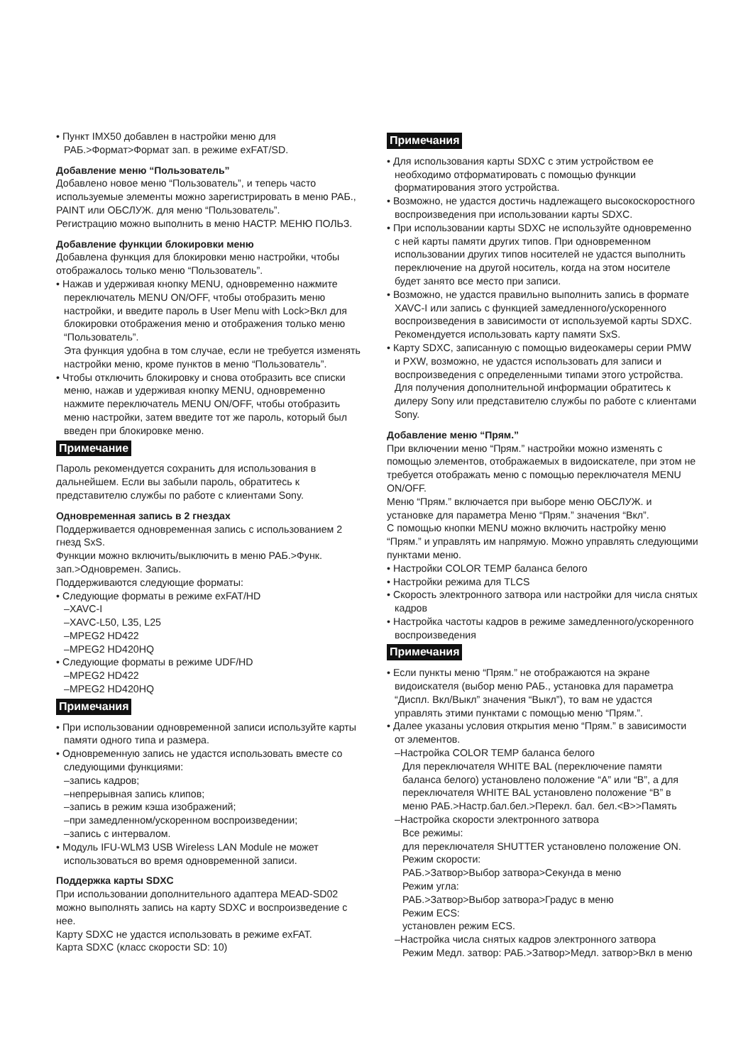• Пункт IMX50 добавлен в настройки меню для РАБ.>Формат>Формат зап. в режиме exFAT/SD.
Добавление меню “Пользователь”
Добавлено новое меню “Пользователь”, и теперь часто используемые элементы можно зарегистрировать в меню РАБ., PAINT или ОБСЛУЖ. для меню “Пользователь”.
Регистрацию можно выполнить в меню НАСТР. МЕНЮ ПОЛЬЗ.
Добавление функции блокировки меню
Добавлена функция для блокировки меню настройки, чтобы отображалось только меню “Пользователь”.
• Нажав и удерживая кнопку MENU, одновременно нажмите переключатель MENU ON/OFF, чтобы отобразить меню настройки, и введите пароль в User Menu with Lock>Вкл для блокировки отображения меню и отображения только меню “Пользователь”.
Эта функция удобна в том случае, если не требуется изменять настройки меню, кроме пунктов в меню “Пользователь”.
• Чтобы отключить блокировку и снова отобразить все списки меню, нажав и удерживая кнопку MENU, одновременно нажмите переключатель MENU ON/OFF, чтобы отобразить меню настройки, затем введите тот же пароль, который был введен при блокировке меню.
Примечание
Пароль рекомендуется сохранить для использования в дальнейшем. Если вы забыли пароль, обратитесь к представителю службы по работе с клиентами Sony.
Одновременная запись в 2 гнездах
Поддерживается одновременная запись с использованием 2 гнезд SxS.
Функции можно включить/выключить в меню РАБ.>Функ. зап.>Одновремен. Запись.
Поддерживаются следующие форматы:
• Следующие форматы в режиме exFAT/HD
–XAVC-I
–XAVC-L50, L35, L25
–MPEG2 HD422
–MPEG2 HD420HQ
• Следующие форматы в режиме UDF/HD
–MPEG2 HD422
–MPEG2 HD420HQ
Примечания
• При использовании одновременной записи используйте карты памяти одного типа и размера.
• Одновременную запись не удастся использовать вместе со следующими функциями:
–запись кадров;
–непрерывная запись клипов;
–запись в режим кэша изображений;
–при замедленном/ускоренном воспроизведении;
–запись с интервалом.
• Модуль IFU-WLM3 USB Wireless LAN Module не может использоваться во время одновременной записи.
Поддержка карты SDXC
При использовании дополнительного адаптера MEAD-SD02 можно выполнять запись на карту SDXC и воспроизведение с нее.
Карту SDXC не удастся использовать в режиме exFAT.
Карта SDXC (класс скорости SD: 10)
Примечания
• Для использования карты SDXC с этим устройством ее необходимо отформатировать с помощью функции форматирования этого устройства.
• Возможно, не удастся достичь надлежащего высокоскоростного воспроизведения при использовании карты SDXC.
• При использовании карты SDXC не используйте одновременно с ней карты памяти других типов. При одновременном использовании других типов носителей не удастся выполнить переключение на другой носитель, когда на этом носителе будет занято все место при записи.
• Возможно, не удастся правильно выполнить запись в формате XAVC-I или запись с функцией замедленного/ускоренного воспроизведения в зависимости от используемой карты SDXC. Рекомендуется использовать карту памяти SxS.
• Карту SDXC, записанную с помощью видеокамеры серии PMW и PXW, возможно, не удастся использовать для записи и воспроизведения с определенными типами этого устройства. Для получения дополнительной информации обратитесь к дилеру Sony или представителю службы по работе с клиентами Sony.
Добавление меню “Прям.”
При включении меню “Прям.” настройки можно изменять с помощью элементов, отображаемых в видоискателе, при этом не требуется отображать меню с помощью переключателя MENU ON/OFF.
Меню “Прям.” включается при выборе меню ОБСЛУЖ. и установке для параметра Меню “Прям.” значения “Вкл”.
С помощью кнопки MENU можно включить настройку меню “Прям.” и управлять им напрямую. Можно управлять следующими пунктами меню.
• Настройки COLOR TEMP баланса белого
• Настройки режима для TLCS
• Скорость электронного затвора или настройки для числа снятых кадров
• Настройка частоты кадров в режиме замедленного/ускоренного воспроизведения
Примечания
• Если пункты меню “Прям.” не отображаются на экране видоискателя (выбор меню РАБ., установка для параметра “Диспл. Вкл/Выкл” значения “Выкл”), то вам не удастся управлять этими пунктами с помощью меню “Прям.”.
• Далее указаны условия открытия меню “Прям.” в зависимости от элементов.
–Настройка COLOR TEMP баланса белого
Для переключателя WHITE BAL (переключение памяти баланса белого) установлено положение “A” или “B”, а для переключателя WHITE BAL установлено положение “B” в меню РАБ.>Настр.бал.бел.>Перекл. бал. бел.<B>>Память
–Настройка скорости электронного затвора
Все режимы:
для переключателя SHUTTER установлено положение ON.
Режим скорости:
РАБ.>Затвор>Выбор затвора>Секунда в меню
Режим угла:
РАБ.>Затвор>Выбор затвора>Градус в меню
Режим ECS:
установлен режим ECS.
–Настройка числа снятых кадров электронного затвора
Режим Медл. затвор: РАБ.>Затвор>Медл. затвор>Вкл в меню